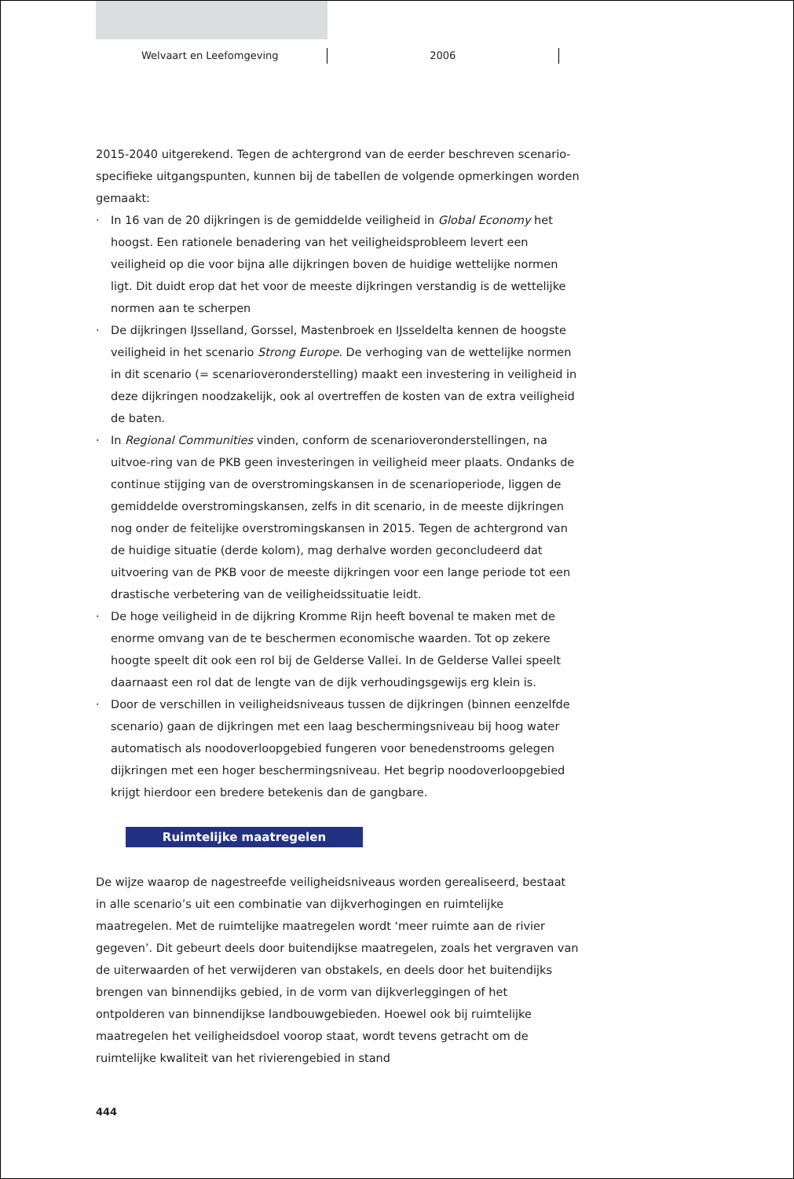Welvaart en Leefomgeving 2006
2015-2040 uitgerekend. Tegen de achtergrond van de eerder beschreven scenario-specifieke uitgangspunten, kunnen bij de tabellen de volgende opmerkingen worden gemaakt:
· In 16 van de 20 dijkringen is de gemiddelde veiligheid in Global Economy het hoogst. Een rationele benadering van het veiligheidsprobleem levert een veiligheid op die voor bijna alle dijkringen boven de huidige wettelijke normen ligt. Dit duidt erop dat het voor de meeste dijkringen verstandig is de wettelijke normen aan te scherpen
· De dijkringen IJsselland, Gorssel, Mastenbroek en IJsseldelta kennen de hoogste veiligheid in het scenario Strong Europe. De verhoging van de wettelijke normen in dit scenario (= scenarioveronderstelling) maakt een investering in veiligheid in deze dijkringen noodzakelijk, ook al overtreffen de kosten van de extra veiligheid de baten.
· In Regional Communities vinden, conform de scenarioveronderstellingen, na uitvoe-ring van de PKB geen investeringen in veiligheid meer plaats. Ondanks de continue stijging van de overstromingskansen in de scenarioperiode, liggen de gemiddelde overstromingskansen, zelfs in dit scenario, in de meeste dijkringen nog onder de feitelijke overstromingskansen in 2015. Tegen de achtergrond van de huidige situatie (derde kolom), mag derhalve worden geconcludeerd dat uitvoering van de PKB voor de meeste dijkringen voor een lange periode tot een drastische verbetering van de veiligheidssituatie leidt.
· De hoge veiligheid in de dijkring Kromme Rijn heeft bovenal te maken met de enorme omvang van de te beschermen economische waarden. Tot op zekere hoogte speelt dit ook een rol bij de Gelderse Vallei. In de Gelderse Vallei speelt daarnaast een rol dat de lengte van de dijk verhoudingsgewijs erg klein is.
· Door de verschillen in veiligheidsniveaus tussen de dijkringen (binnen eenzelfde scenario) gaan de dijkringen met een laag beschermingsniveau bij hoog water automatisch als noodoverloopgebied fungeren voor benedenstrooms gelegen dijkringen met een hoger beschermingsniveau. Het begrip noodoverloopgebied krijgt hierdoor een bredere betekenis dan de gangbare.
Ruimtelijke maatregelen
De wijze waarop de nagestreefde veiligheidsniveaus worden gerealiseerd, bestaat in alle scenario’s uit een combinatie van dijkverhogingen en ruimtelijke maatregelen. Met de ruimtelijke maatregelen wordt ‘meer ruimte aan de rivier gegeven’. Dit gebeurt deels door buitendijkse maatregelen, zoals het vergraven van de uiterwaarden of het verwijderen van obstakels, en deels door het buitendijks brengen van binnendijks gebied, in de vorm van dijkverleggingen of het ontpolderen van binnendijkse landbouwgebieden. Hoewel ook bij ruimtelijke maatregelen het veiligheidsdoel voorop staat, wordt tevens getracht om de ruimtelijke kwaliteit van het rivierengebied in stand
444